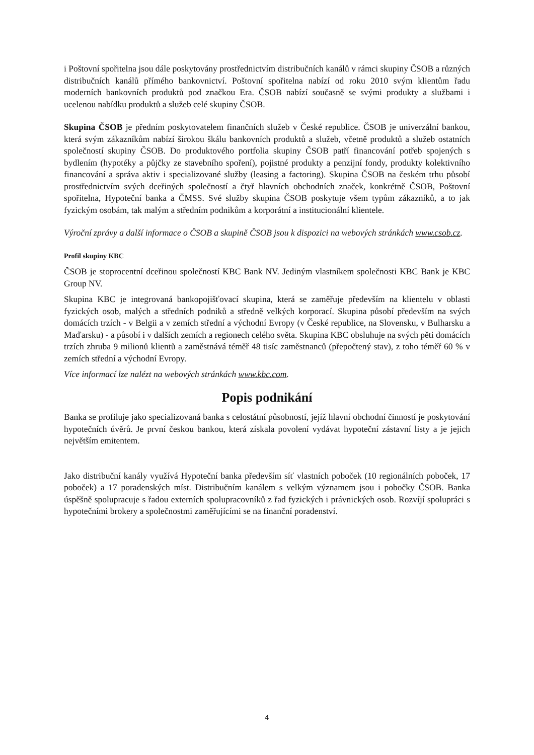i Poštovní spořitelna jsou dále poskytovány prostřednictvím distribučních kanálů v rámci skupiny ČSOB a různých distribučních kanálů přímého bankovnictví. Poštovní spořitelna nabízí od roku 2010 svým klientům řadu moderních bankovních produktů pod značkou Era. ČSOB nabízí současně se svými produkty a službami i ucelenou nabídku produktů a služeb celé skupiny ČSOB.
Skupina ČSOB je předním poskytovatelem finančních služeb v České republice. ČSOB je univerzální bankou, která svým zákazníkům nabízí širokou škálu bankovních produktů a služeb, včetně produktů a služeb ostatních společností skupiny ČSOB. Do produktového portfolia skupiny ČSOB patří financování potřeb spojených s bydlením (hypotéky a půjčky ze stavebního spoření), pojistné produkty a penzijní fondy, produkty kolektivního financování a správa aktiv i specializované služby (leasing a factoring). Skupina ČSOB na českém trhu působí prostřednictvím svých dceřiných společností a čtyř hlavních obchodních značek, konkrétně ČSOB, Poštovní spořitelna, Hypoteční banka a ČMSS. Své služby skupina ČSOB poskytuje všem typům zákazníků, a to jak fyzickým osobám, tak malým a středním podnikům a korporátní a institucionální klientele.
Výroční zprávy a další informace o ČSOB a skupině ČSOB jsou k dispozici na webových stránkách www.csob.cz.
Profil skupiny KBC
ČSOB je stoprocentní dceřinou společností KBC Bank NV. Jediným vlastníkem společnosti KBC Bank je KBC Group NV.
Skupina KBC je integrovaná bankopojišťovací skupina, která se zaměřuje především na klientelu v oblasti fyzických osob, malých a středních podniků a středně velkých korporací. Skupina působí především na svých domácích trzích - v Belgii a v zemích střední a východní Evropy (v České republice, na Slovensku, v Bulharsku a Maďarsku) - a působí i v dalších zemích a regionech celého světa. Skupina KBC obsluhuje na svých pěti domácích trzích zhruba 9 milionů klientů a zaměstnává téměř 48 tisíc zaměstnanců (přepočtený stav), z toho téměř 60 % v zemích střední a východní Evropy.
Více informací lze nalézt na webových stránkách www.kbc.com.
Popis podnikání
Banka se profiluje jako specializovaná banka s celostátní působností, jejíž hlavní obchodní činností je poskytování hypotečních úvěrů. Je první českou bankou, která získala povolení vydávat hypoteční zástavní listy a je jejich největším emitentem.
Jako distribuční kanály využívá Hypoteční banka především síť vlastních poboček (10 regionálních poboček, 17 poboček) a 17 poradenských míst. Distribučním kanálem s velkým významem jsou i pobočky ČSOB. Banka úspěšně spolupracuje s řadou externích spolupracovníků z řad fyzických i právnických osob. Rozvíjí spolupráci s hypotečními brokery a společnostmi zaměřujícími se na finanční poradenství.
4